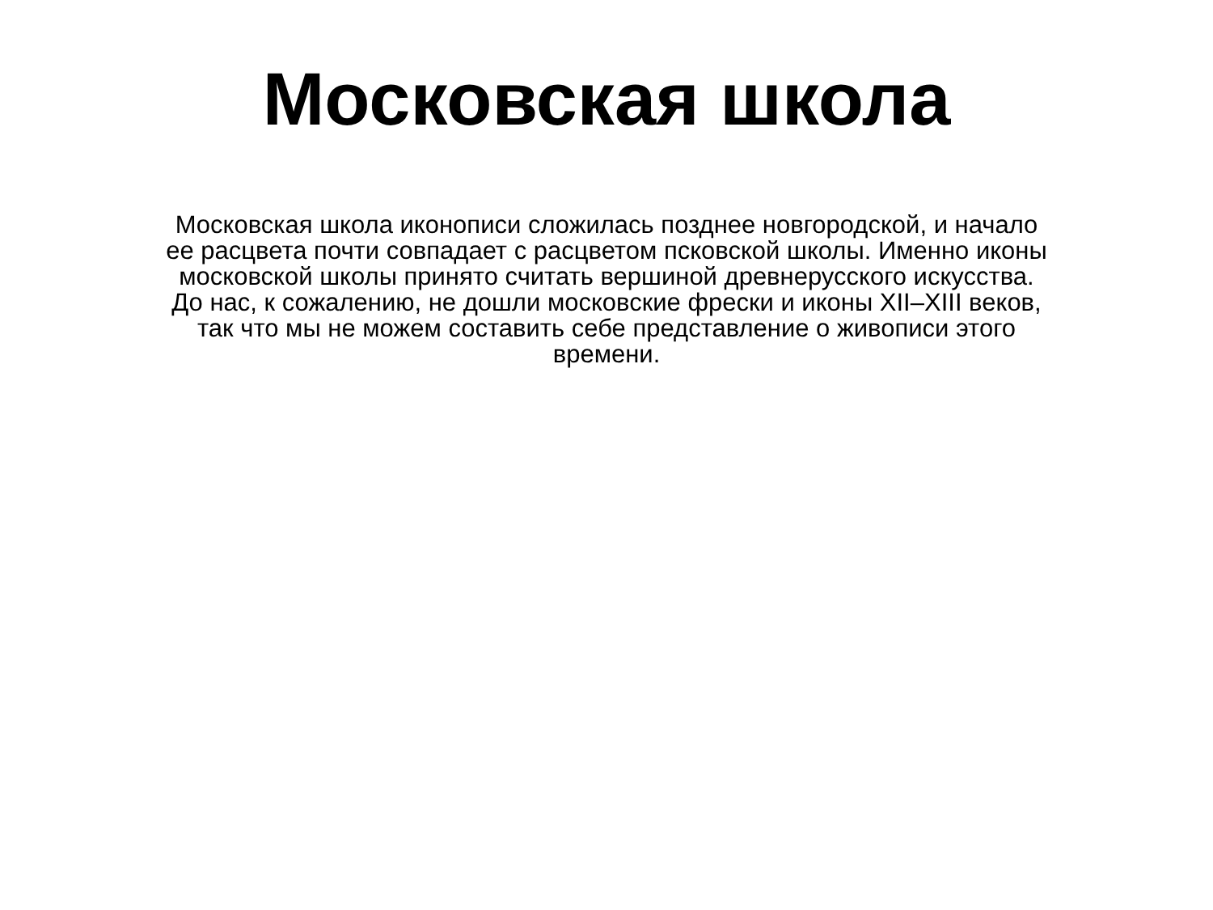Московская школа
Московская школа иконописи сложилась позднее новгородской, и начало
ее расцвета почти совпадает с расцветом псковской школы. Именно иконы
московской школы принято считать вершиной древнерусского искусства.
До нас, к сожалению, не дошли московские фрески и иконы XII–XIII веков,
так что мы не можем составить себе представление о живописи этого
времени.